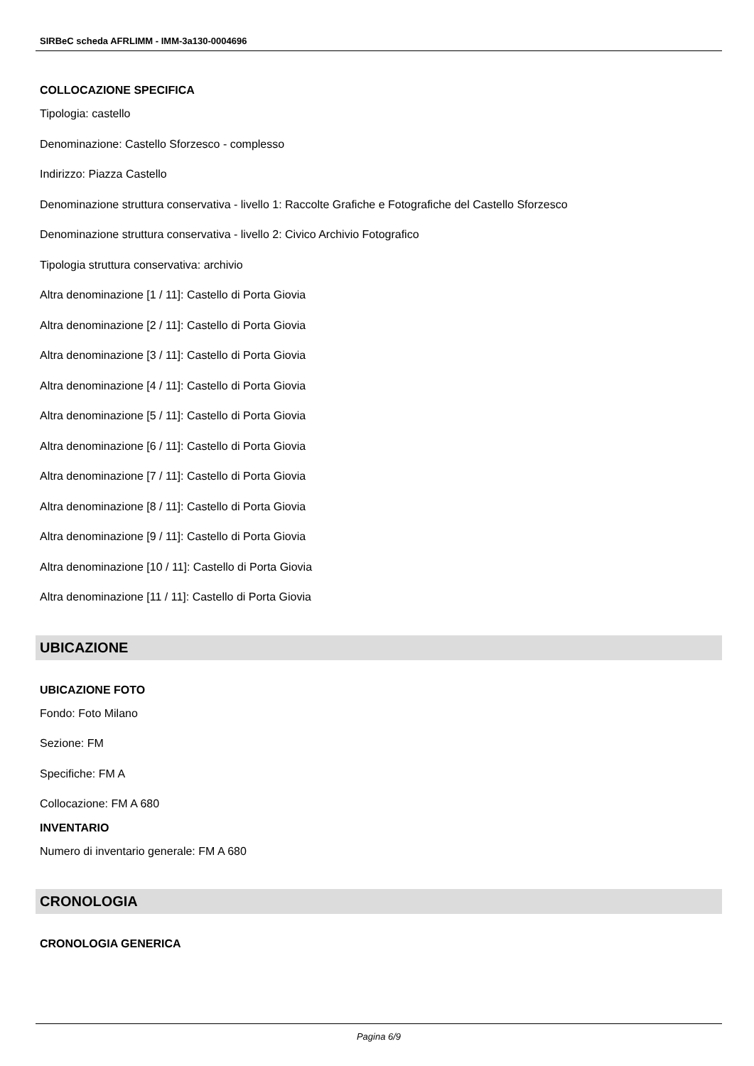SIRBeC scheda AFRLIMM - IMM-3a130-0004696
COLLOCAZIONE SPECIFICA
Tipologia: castello
Denominazione: Castello Sforzesco - complesso
Indirizzo: Piazza Castello
Denominazione struttura conservativa - livello 1: Raccolte Grafiche e Fotografiche del Castello Sforzesco
Denominazione struttura conservativa - livello 2: Civico Archivio Fotografico
Tipologia struttura conservativa: archivio
Altra denominazione [1 / 11]: Castello di Porta Giovia
Altra denominazione [2 / 11]: Castello di Porta Giovia
Altra denominazione [3 / 11]: Castello di Porta Giovia
Altra denominazione [4 / 11]: Castello di Porta Giovia
Altra denominazione [5 / 11]: Castello di Porta Giovia
Altra denominazione [6 / 11]: Castello di Porta Giovia
Altra denominazione [7 / 11]: Castello di Porta Giovia
Altra denominazione [8 / 11]: Castello di Porta Giovia
Altra denominazione [9 / 11]: Castello di Porta Giovia
Altra denominazione [10 / 11]: Castello di Porta Giovia
Altra denominazione [11 / 11]: Castello di Porta Giovia
UBICAZIONE
UBICAZIONE FOTO
Fondo: Foto Milano
Sezione: FM
Specifiche: FM A
Collocazione: FM A 680
INVENTARIO
Numero di inventario generale: FM A 680
CRONOLOGIA
CRONOLOGIA GENERICA
Pagina 6/9